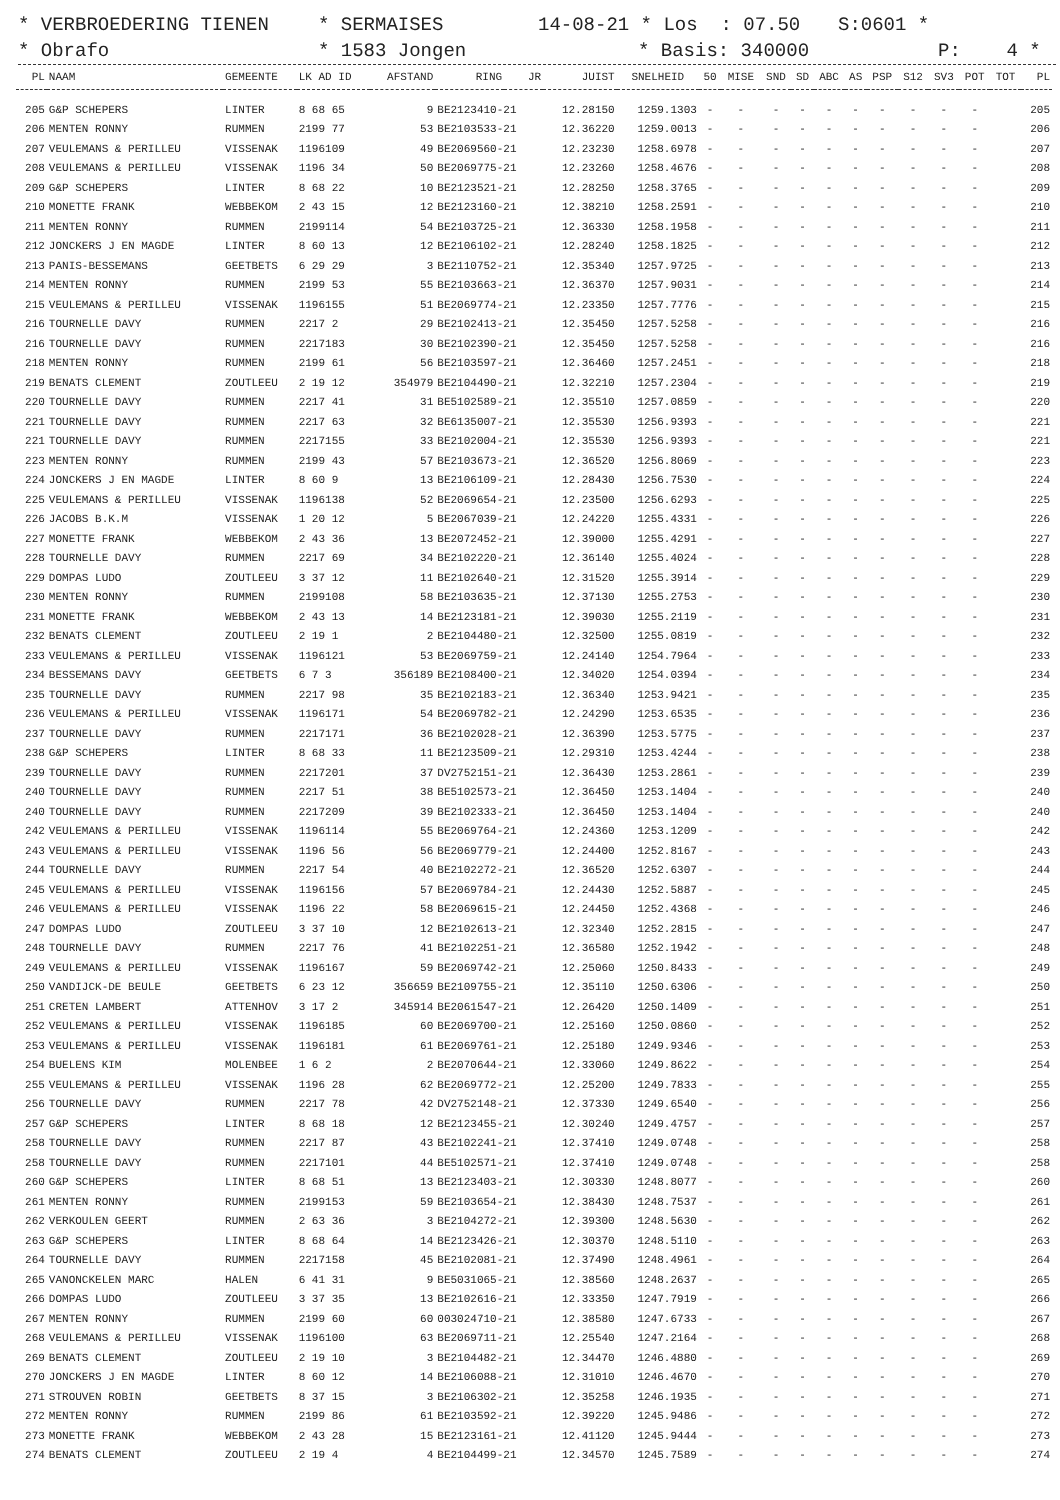* VERBROEDERING TIENEN * SERMAISES 14-08-21 * Los : 07.50 S:0601 *
* Obrafo * 1583 Jongen * Basis: 340000 P: 4 *
| PL | NAAM | GEMEENTE | LK AD ID | AFSTAND | RING | JR | JUIST | SNELHEID | 50 | MISE | SND | SD | ABC | AS | PSP | S12 | SV3 | POT | TOT | PL |
| --- | --- | --- | --- | --- | --- | --- | --- | --- | --- | --- | --- | --- | --- | --- | --- | --- | --- | --- | --- | --- |
| 205 | G&P SCHEPERS | LINTER | 8 68 65 | 9 | BE2123410-21 | | 12.28150 | 1259.1303 | - | - | - | - | - | - | - | - | - | - | | 205 |
| 206 | MENTEN RONNY | RUMMEN | 2199 77 | 53 | BE2103533-21 | | 12.36220 | 1259.0013 | - | - | - | - | - | - | - | - | - | - | | 206 |
| 207 | VEULEMANS & PERILLEU | VISSENAK | 1196109 | 49 | BE2069560-21 | | 12.23230 | 1258.6978 | - | - | - | - | - | - | - | - | - | - | | 207 |
| 208 | VEULEMANS & PERILLEU | VISSENAK | 1196 34 | 50 | BE2069775-21 | | 12.23260 | 1258.4676 | - | - | - | - | - | - | - | - | - | - | | 208 |
| 209 | G&P SCHEPERS | LINTER | 8 68 22 | 10 | BE2123521-21 | | 12.28250 | 1258.3765 | - | - | - | - | - | - | - | - | - | - | | 209 |
| 210 | MONETTE FRANK | WEBBEKOM | 2 43 15 | 12 | BE2123160-21 | | 12.38210 | 1258.2591 | - | - | - | - | - | - | - | - | - | - | | 210 |
| 211 | MENTEN RONNY | RUMMEN | 2199114 | 54 | BE2103725-21 | | 12.36330 | 1258.1958 | - | - | - | - | - | - | - | - | - | - | | 211 |
| 212 | JONCKERS J EN MAGDE | LINTER | 8 60 13 | 12 | BE2106102-21 | | 12.28240 | 1258.1825 | - | - | - | - | - | - | - | - | - | - | | 212 |
| 213 | PANIS-BESSEMANS | GEETBETS | 6 29 29 | 3 | BE2110752-21 | | 12.35340 | 1257.9725 | - | - | - | - | - | - | - | - | - | - | | 213 |
| 214 | MENTEN RONNY | RUMMEN | 2199 53 | 55 | BE2103663-21 | | 12.36370 | 1257.9031 | - | - | - | - | - | - | - | - | - | - | | 214 |
| 215 | VEULEMANS & PERILLEU | VISSENAK | 1196155 | 51 | BE2069774-21 | | 12.23350 | 1257.7776 | - | - | - | - | - | - | - | - | - | - | | 215 |
| 216 | TOURNELLE DAVY | RUMMEN | 2217 2 | 29 | BE2102413-21 | | 12.35450 | 1257.5258 | - | - | - | - | - | - | - | - | - | - | | 216 |
| 216 | TOURNELLE DAVY | RUMMEN | 2217183 | 30 | BE2102390-21 | | 12.35450 | 1257.5258 | - | - | - | - | - | - | - | - | - | - | | 216 |
| 218 | MENTEN RONNY | RUMMEN | 2199 61 | 56 | BE2103597-21 | | 12.36460 | 1257.2451 | - | - | - | - | - | - | - | - | - | - | | 218 |
| 219 | BENATS CLEMENT | ZOUTLEEU | 2 19 12 | 354979 | BE2104490-21 | | 12.32210 | 1257.2304 | - | - | - | - | - | - | - | - | - | - | | 219 |
| 220 | TOURNELLE DAVY | RUMMEN | 2217 41 | 31 | BE5102589-21 | | 12.35510 | 1257.0859 | - | - | - | - | - | - | - | - | - | - | | 220 |
| 221 | TOURNELLE DAVY | RUMMEN | 2217 63 | 32 | BE6135007-21 | | 12.35530 | 1256.9393 | - | - | - | - | - | - | - | - | - | - | | 221 |
| 221 | TOURNELLE DAVY | RUMMEN | 2217155 | 33 | BE2102004-21 | | 12.35530 | 1256.9393 | - | - | - | - | - | - | - | - | - | - | | 221 |
| 223 | MENTEN RONNY | RUMMEN | 2199 43 | 57 | BE2103673-21 | | 12.36520 | 1256.8069 | - | - | - | - | - | - | - | - | - | - | | 223 |
| 224 | JONCKERS J EN MAGDE | LINTER | 8 60 9 | 13 | BE2106109-21 | | 12.28430 | 1256.7530 | - | - | - | - | - | - | - | - | - | - | | 224 |
| 225 | VEULEMANS & PERILLEU | VISSENAK | 1196138 | 52 | BE2069654-21 | | 12.23500 | 1256.6293 | - | - | - | - | - | - | - | - | - | - | | 225 |
| 226 | JACOBS B.K.M | VISSENAK | 1 20 12 | 5 | BE2067039-21 | | 12.24220 | 1255.4331 | - | - | - | - | - | - | - | - | - | - | | 226 |
| 227 | MONETTE FRANK | WEBBEKOM | 2 43 36 | 13 | BE2072452-21 | | 12.39000 | 1255.4291 | - | - | - | - | - | - | - | - | - | - | | 227 |
| 228 | TOURNELLE DAVY | RUMMEN | 2217 69 | 34 | BE2102220-21 | | 12.36140 | 1255.4024 | - | - | - | - | - | - | - | - | - | - | | 228 |
| 229 | DOMPAS LUDO | ZOUTLEEU | 3 37 12 | 11 | BE2102640-21 | | 12.31520 | 1255.3914 | - | - | - | - | - | - | - | - | - | - | | 229 |
| 230 | MENTEN RONNY | RUMMEN | 2199108 | 58 | BE2103635-21 | | 12.37130 | 1255.2753 | - | - | - | - | - | - | - | - | - | - | | 230 |
| 231 | MONETTE FRANK | WEBBEKOM | 2 43 13 | 14 | BE2123181-21 | | 12.39030 | 1255.2119 | - | - | - | - | - | - | - | - | - | - | | 231 |
| 232 | BENATS CLEMENT | ZOUTLEEU | 2 19 1 | 2 | BE2104480-21 | | 12.32500 | 1255.0819 | - | - | - | - | - | - | - | - | - | - | | 232 |
| 233 | VEULEMANS & PERILLEU | VISSENAK | 1196121 | 53 | BE2069759-21 | | 12.24140 | 1254.7964 | - | - | - | - | - | - | - | - | - | - | | 233 |
| 234 | BESSEMANS DAVY | GEETBETS | 6 7 3 | 356189 | BE2108400-21 | | 12.34020 | 1254.0394 | - | - | - | - | - | - | - | - | - | - | | 234 |
| 235 | TOURNELLE DAVY | RUMMEN | 2217 98 | 35 | BE2102183-21 | | 12.36340 | 1253.9421 | - | - | - | - | - | - | - | - | - | - | | 235 |
| 236 | VEULEMANS & PERILLEU | VISSENAK | 1196171 | 54 | BE2069782-21 | | 12.24290 | 1253.6535 | - | - | - | - | - | - | - | - | - | - | | 236 |
| 237 | TOURNELLE DAVY | RUMMEN | 2217171 | 36 | BE2102028-21 | | 12.36390 | 1253.5775 | - | - | - | - | - | - | - | - | - | - | | 237 |
| 238 | G&P SCHEPERS | LINTER | 8 68 33 | 11 | BE2123509-21 | | 12.29310 | 1253.4244 | - | - | - | - | - | - | - | - | - | - | | 238 |
| 239 | TOURNELLE DAVY | RUMMEN | 2217201 | 37 | DV2752151-21 | | 12.36430 | 1253.2861 | - | - | - | - | - | - | - | - | - | - | | 239 |
| 240 | TOURNELLE DAVY | RUMMEN | 2217 51 | 38 | BE5102573-21 | | 12.36450 | 1253.1404 | - | - | - | - | - | - | - | - | - | - | | 240 |
| 240 | TOURNELLE DAVY | RUMMEN | 2217209 | 39 | BE2102333-21 | | 12.36450 | 1253.1404 | - | - | - | - | - | - | - | - | - | - | | 240 |
| 242 | VEULEMANS & PERILLEU | VISSENAK | 1196114 | 55 | BE2069764-21 | | 12.24360 | 1253.1209 | - | - | - | - | - | - | - | - | - | - | | 242 |
| 243 | VEULEMANS & PERILLEU | VISSENAK | 1196 56 | 56 | BE2069779-21 | | 12.24400 | 1252.8167 | - | - | - | - | - | - | - | - | - | - | | 243 |
| 244 | TOURNELLE DAVY | RUMMEN | 2217 54 | 40 | BE2102272-21 | | 12.36520 | 1252.6307 | - | - | - | - | - | - | - | - | - | - | | 244 |
| 245 | VEULEMANS & PERILLEU | VISSENAK | 1196156 | 57 | BE2069784-21 | | 12.24430 | 1252.5887 | - | - | - | - | - | - | - | - | - | - | | 245 |
| 246 | VEULEMANS & PERILLEU | VISSENAK | 1196 22 | 58 | BE2069615-21 | | 12.24450 | 1252.4368 | - | - | - | - | - | - | - | - | - | - | | 246 |
| 247 | DOMPAS LUDO | ZOUTLEEU | 3 37 10 | 12 | BE2102613-21 | | 12.32340 | 1252.2815 | - | - | - | - | - | - | - | - | - | - | | 247 |
| 248 | TOURNELLE DAVY | RUMMEN | 2217 76 | 41 | BE2102251-21 | | 12.36580 | 1252.1942 | - | - | - | - | - | - | - | - | - | - | | 248 |
| 249 | VEULEMANS & PERILLEU | VISSENAK | 1196167 | 59 | BE2069742-21 | | 12.25060 | 1250.8433 | - | - | - | - | - | - | - | - | - | - | | 249 |
| 250 | VANDIJCK-DE BEULE | GEETBETS | 6 23 12 | 356659 | BE2109755-21 | | 12.35110 | 1250.6306 | - | - | - | - | - | - | - | - | - | - | | 250 |
| 251 | CRETEN LAMBERT | ATTENHOV | 3 17 2 | 345914 | BE2061547-21 | | 12.26420 | 1250.1409 | - | - | - | - | - | - | - | - | - | - | | 251 |
| 252 | VEULEMANS & PERILLEU | VISSENAK | 1196185 | 60 | BE2069700-21 | | 12.25160 | 1250.0860 | - | - | - | - | - | - | - | - | - | - | | 252 |
| 253 | VEULEMANS & PERILLEU | VISSENAK | 1196181 | 61 | BE2069761-21 | | 12.25180 | 1249.9346 | - | - | - | - | - | - | - | - | - | - | | 253 |
| 254 | BUELENS KIM | MOLENBEE | 1 6 2 | 2 | BE2070644-21 | | 12.33060 | 1249.8622 | - | - | - | - | - | - | - | - | - | - | | 254 |
| 255 | VEULEMANS & PERILLEU | VISSENAK | 1196 28 | 62 | BE2069772-21 | | 12.25200 | 1249.7833 | - | - | - | - | - | - | - | - | - | - | | 255 |
| 256 | TOURNELLE DAVY | RUMMEN | 2217 78 | 42 | DV2752148-21 | | 12.37330 | 1249.6540 | - | - | - | - | - | - | - | - | - | - | | 256 |
| 257 | G&P SCHEPERS | LINTER | 8 68 18 | 12 | BE2123455-21 | | 12.30240 | 1249.4757 | - | - | - | - | - | - | - | - | - | - | | 257 |
| 258 | TOURNELLE DAVY | RUMMEN | 2217 87 | 43 | BE2102241-21 | | 12.37410 | 1249.0748 | - | - | - | - | - | - | - | - | - | - | | 258 |
| 258 | TOURNELLE DAVY | RUMMEN | 2217101 | 44 | BE5102571-21 | | 12.37410 | 1249.0748 | - | - | - | - | - | - | - | - | - | - | | 258 |
| 260 | G&P SCHEPERS | LINTER | 8 68 51 | 13 | BE2123403-21 | | 12.30330 | 1248.8077 | - | - | - | - | - | - | - | - | - | - | | 260 |
| 261 | MENTEN RONNY | RUMMEN | 2199153 | 59 | BE2103654-21 | | 12.38430 | 1248.7537 | - | - | - | - | - | - | - | - | - | - | | 261 |
| 262 | VERKOULEN GEERT | RUMMEN | 2 63 36 | 3 | BE2104272-21 | | 12.39300 | 1248.5630 | - | - | - | - | - | - | - | - | - | - | | 262 |
| 263 | G&P SCHEPERS | LINTER | 8 68 64 | 14 | BE2123426-21 | | 12.30370 | 1248.5110 | - | - | - | - | - | - | - | - | - | - | | 263 |
| 264 | TOURNELLE DAVY | RUMMEN | 2217158 | 45 | BE2102081-21 | | 12.37490 | 1248.4961 | - | - | - | - | - | - | - | - | - | - | | 264 |
| 265 | VANONCKELEN MARC | HALEN | 6 41 31 | 9 | BE5031065-21 | | 12.38560 | 1248.2637 | - | - | - | - | - | - | - | - | - | - | | 265 |
| 266 | DOMPAS LUDO | ZOUTLEEU | 3 37 35 | 13 | BE2102616-21 | | 12.33350 | 1247.7919 | - | - | - | - | - | - | - | - | - | - | | 266 |
| 267 | MENTEN RONNY | RUMMEN | 2199 60 | 60 | 003024710-21 | | 12.38580 | 1247.6733 | - | - | - | - | - | - | - | - | - | - | | 267 |
| 268 | VEULEMANS & PERILLEU | VISSENAK | 1196100 | 63 | BE2069711-21 | | 12.25540 | 1247.2164 | - | - | - | - | - | - | - | - | - | - | | 268 |
| 269 | BENATS CLEMENT | ZOUTLEEU | 2 19 10 | 3 | BE2104482-21 | | 12.34470 | 1246.4880 | - | - | - | - | - | - | - | - | - | - | | 269 |
| 270 | JONCKERS J EN MAGDE | LINTER | 8 60 12 | 14 | BE2106088-21 | | 12.31010 | 1246.4670 | - | - | - | - | - | - | - | - | - | - | | 270 |
| 271 | STROUVEN ROBIN | GEETBETS | 8 37 15 | 3 | BE2106302-21 | | 12.35258 | 1246.1935 | - | - | - | - | - | - | - | - | - | - | | 271 |
| 272 | MENTEN RONNY | RUMMEN | 2199 86 | 61 | BE2103592-21 | | 12.39220 | 1245.9486 | - | - | - | - | - | - | - | - | - | - | | 272 |
| 273 | MONETTE FRANK | WEBBEKOM | 2 43 28 | 15 | BE2123161-21 | | 12.41120 | 1245.9444 | - | - | - | - | - | - | - | - | - | - | | 273 |
| 274 | BENATS CLEMENT | ZOUTLEEU | 2 19 4 | 4 | BE2104499-21 | | 12.34570 | 1245.7589 | - | - | - | - | - | - | - | - | - | - | | 274 |